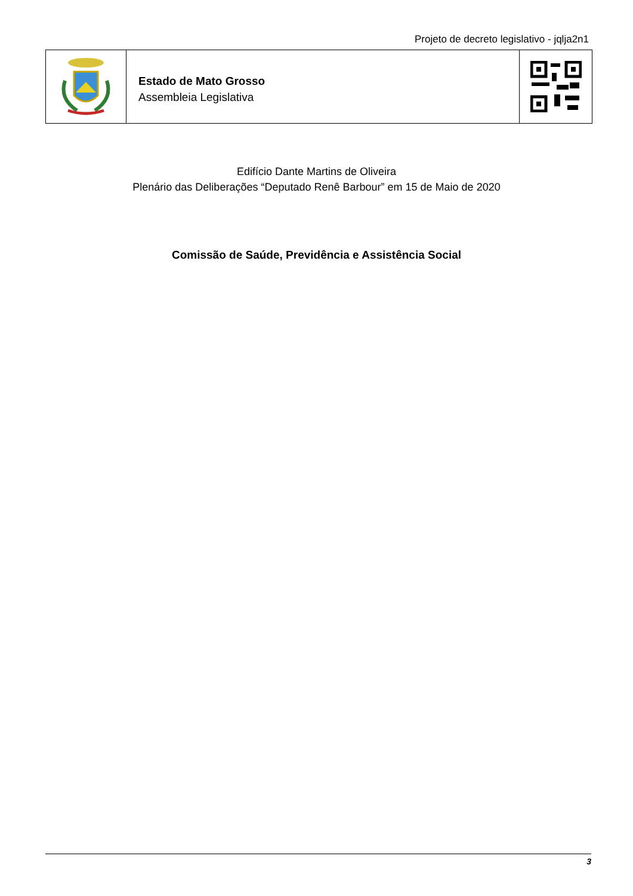Projeto de decreto legislativo - jqlja2n1
Estado de Mato Grosso
Assembleia Legislativa
Edifício Dante Martins de Oliveira
Plenário das Deliberações “Deputado Renê Barbour” em 15 de Maio de 2020
Comissão de Saúde, Previdência e Assistência Social
3